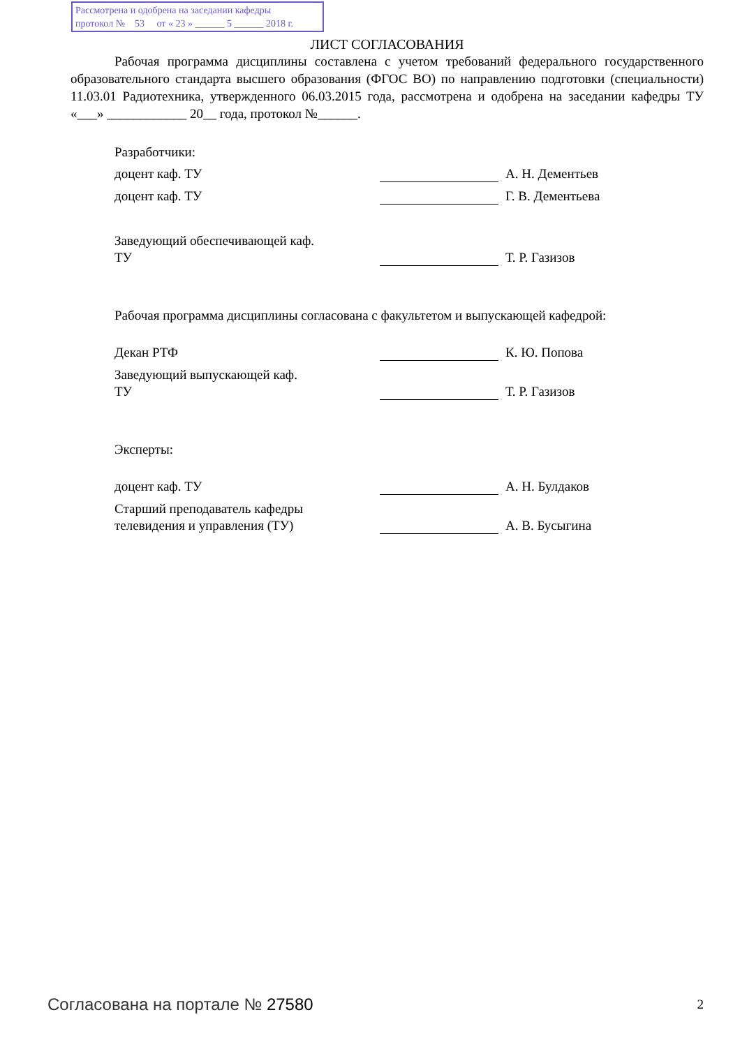Рассмотрена и одобрена на заседании кафедры
протокол № 53 от « 23 » ______ 5 ______ 2018 г.
ЛИСТ СОГЛАСОВАНИЯ
Рабочая программа дисциплины составлена с учетом требований федерального государственного образовательного стандарта высшего образования (ФГОС ВО) по направлению подготовки (специальности) 11.03.01 Радиотехника, утвержденного 06.03.2015 года, рассмотрена и одобрена на заседании кафедры ТУ «___» ____________ 20__ года, протокол №______.
Разработчики:
доцент каф. ТУ
А. Н. Дементьев
доцент каф. ТУ
Г. В. Дементьева
Заведующий обеспечивающей каф.
ТУ
Т. Р. Газизов
Рабочая программа дисциплины согласована с факультетом и выпускающей кафедрой:
Декан РТФ
К. Ю. Попова
Заведующий выпускающей каф.
ТУ
Т. Р. Газизов
Эксперты:
доцент каф. ТУ
А. Н. Булдаков
Старший преподаватель кафедры
телевидения и управления (ТУ)
А. В. Бусыгина
Согласована на портале № 27580 2